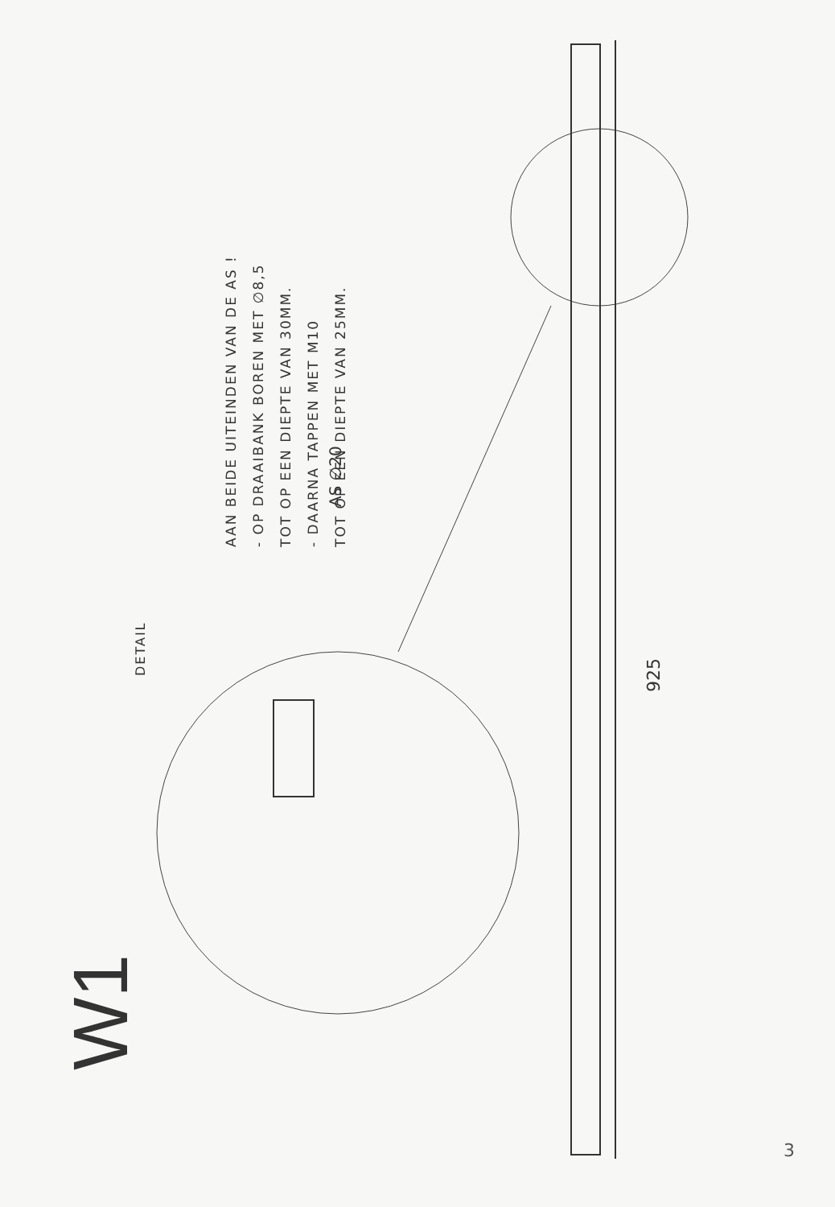W1 DETAIL
AS ∅20
925
AAN BEIDE UITEINDEN VAN DE AS !
- OP DRAAIBANK BOREN MET ∅8,5
TOT OP EEN DIEPTE VAN 30MM.
- DAARNA TAPPEN MET M10
TOT OP EEN DIEPTE VAN 25MM.
3